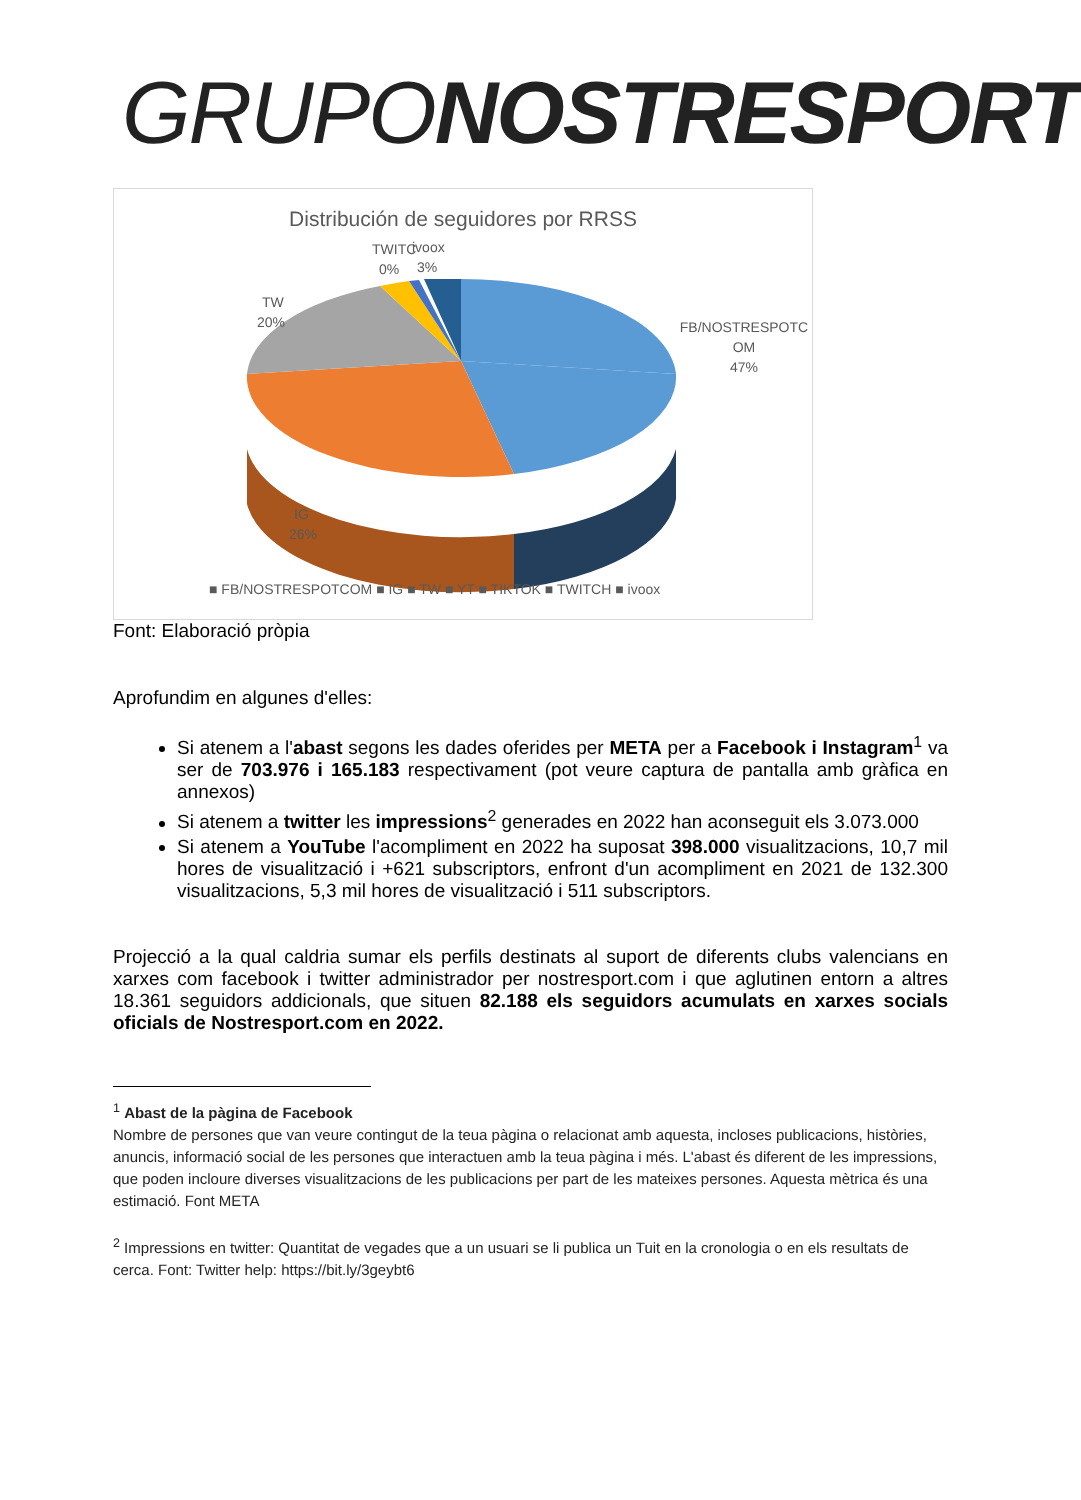GRUPONOSTRESPORT
Distribución de seguidores por RRSS
FB/NOSTRESPOTC
OM
47%
TW
20%
TWITC
0%
ivoox
3%
IG
26%
■ FB/NOSTRESPOTCOM ■ IG ■ TW ■ YT ■ TIKTOK ■ TWITCH ■ ivoox
Font: Elaboració pròpia
Aprofundim en algunes d'elles:
Si atenem a l'abast segons les dades oferides per META per a Facebook i Instagram<sup>1</sup> va ser de 703.976 i 165.183 respectivament (pot veure captura de pantalla amb gràfica en annexos)
Si atenem a twitter les impressions<sup>2</sup> generades en 2022 han aconseguit els 3.073.000
Si atenem a YouTube l'acompliment en 2022 ha suposat 398.000 visualitzacions, 10,7 mil hores de visualització i +621 subscriptors, enfront d'un acompliment en 2021 de 132.300 visualitzacions, 5,3 mil hores de visualització i 511 subscriptors.
Projecció a la qual caldria sumar els perfils destinats al suport de diferents clubs valencians en xarxes com facebook i twitter administrador per nostresport.com i que aglutinen entorn a altres 18.361 seguidors addicionals, que situen 82.188 els seguidors acumulats en xarxes socials oficials de Nostresport.com en 2022.
<sup>1</sup> Abast de la pàgina de Facebook
Nombre de persones que van veure contingut de la teua pàgina o relacionat amb aquesta, incloses publicacions, històries, anuncis, informació social de les persones que interactuen amb la teua pàgina i més. L'abast és diferent de les impressions, que poden incloure diverses visualitzacions de les publicacions per part de les mateixes persones. Aquesta mètrica és una estimació. Font META
<sup>2</sup> Impressions en twitter: Quantitat de vegades que a un usuari se li publica un Tuit en la cronologia o en els resultats de cerca. Font: Twitter help: https://bit.ly/3geybt6